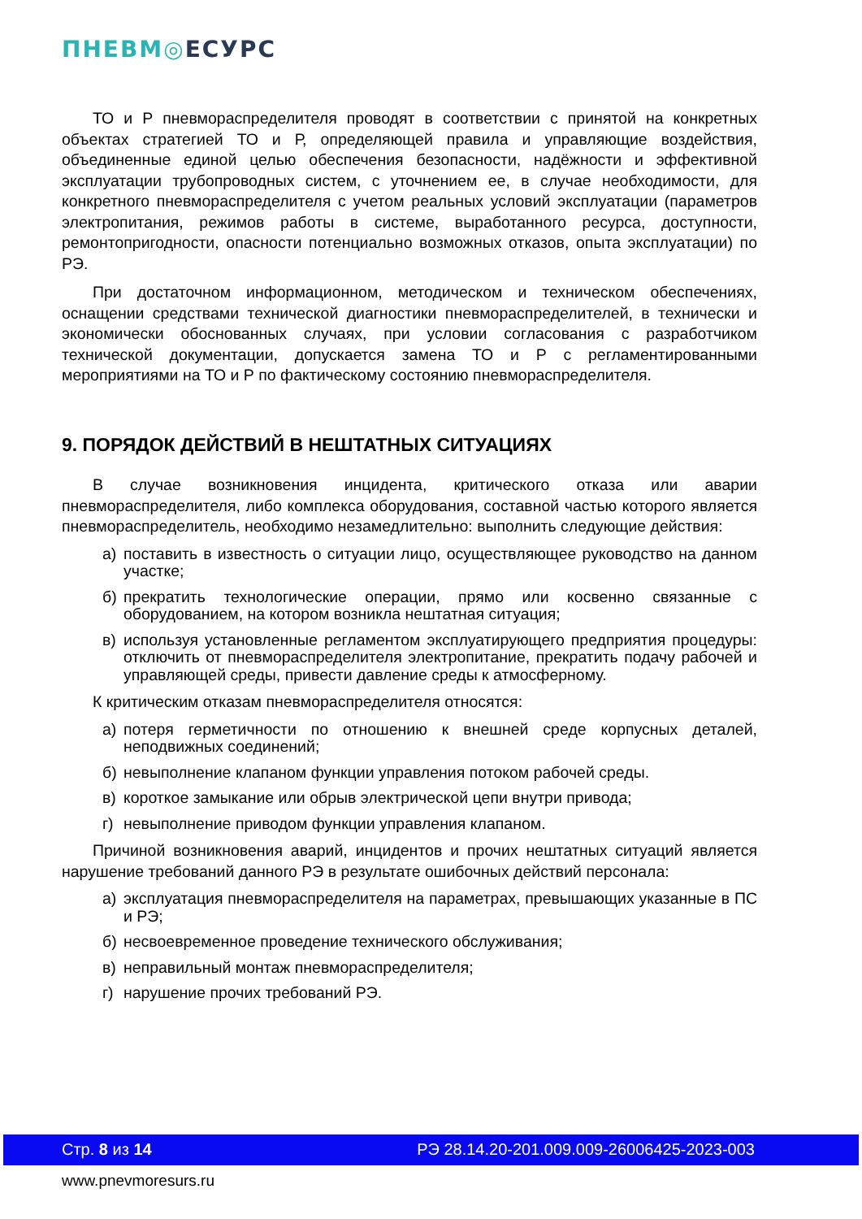ПНЕВМ◎ЕСУРС
ТО и Р пневмораспределителя проводят в соответствии с принятой на конкретных объектах стратегией ТО и Р, определяющей правила и управляющие воздействия, объединенные единой целью обеспечения безопасности, надёжности и эффективной эксплуатации трубопроводных систем, с уточнением ее, в случае необходимости, для конкретного пневмораспределителя с учетом реальных условий эксплуатации (параметров электропитания, режимов работы в системе, выработанного ресурса, доступности, ремонтопригодности, опасности потенциально возможных отказов, опыта эксплуатации) по РЭ.
При достаточном информационном, методическом и техническом обеспечениях, оснащении средствами технической диагностики пневмораспределителей, в технически и экономически обоснованных случаях, при условии согласования с разработчиком технической документации, допускается замена ТО и Р с регламентированными мероприятиями на ТО и Р по фактическому состоянию пневмораспределителя.
9. ПОРЯДОК ДЕЙСТВИЙ В НЕШТАТНЫХ СИТУАЦИЯХ
В случае возникновения инцидента, критического отказа или аварии пневмораспределителя, либо комплекса оборудования, составной частью которого является пневмораспределитель, необходимо незамедлительно: выполнить следующие действия:
а) поставить в известность о ситуации лицо, осуществляющее руководство на данном участке;
б) прекратить технологические операции, прямо или косвенно связанные с оборудованием, на котором возникла нештатная ситуация;
в) используя установленные регламентом эксплуатирующего предприятия процедуры: отключить от пневмораспределителя электропитание, прекратить подачу рабочей и управляющей среды, привести давление среды к атмосферному.
К критическим отказам пневмораспределителя относятся:
а) потеря герметичности по отношению к внешней среде корпусных деталей, неподвижных соединений;
б) невыполнение клапаном функции управления потоком рабочей среды.
в) короткое замыкание или обрыв электрической цепи внутри привода;
г) невыполнение приводом функции управления клапаном.
Причиной возникновения аварий, инцидентов и прочих нештатных ситуаций является нарушение требований данного РЭ в результате ошибочных действий персонала:
а) эксплуатация пневмораспределителя на параметрах, превышающих указанные в ПС и РЭ;
б) несвоевременное проведение технического обслуживания;
в) неправильный монтаж пневмораспределителя;
г) нарушение прочих требований РЭ.
Стр. 8 из 14 РЭ 28.14.20-201.009.009-26006425-2023-003
www.pnevmoresurs.ru